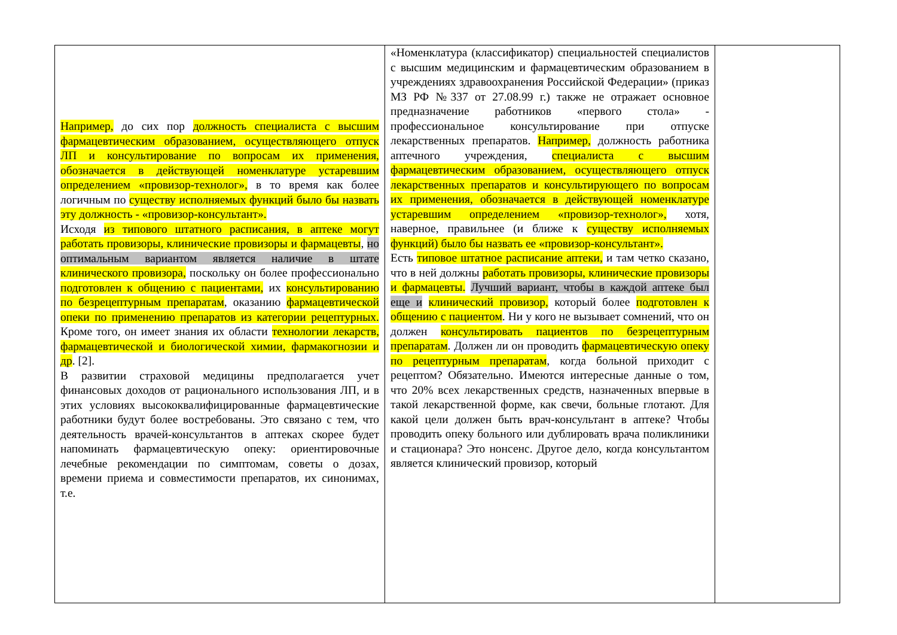| Например, до сих пор должность специалиста с высшим фармацевтическим образованием, осуществляющего отпуск ЛП и консультирование по вопросам их применения, обозначается в действующей номенклатуре устаревшим определением «провизор-технолог», в то время как более логичным по существу исполняемых функций было бы назвать эту должность - «провизор-консультант». Исходя из типового штатного расписания, в аптеке могут работать провизоры, клинические провизоры и фармацевты , но оптимальным вариантом является наличие в штате клинического провизора, поскольку он более профессионально подготовлен к общению с пациентами, их консультированию по безрецептурным препаратам , оказанию фармацевтической опеки по применению препаратов из категории рецептурных. Кроме того, он имеет знания их области технологии лекарств, фармацевтической и биологической химии, фармакогнозии и др . [2]. В развитии страховой медицины предполагается учет финансовых доходов от рационального использования ЛП, и в этих условиях высококвалифицированные фармацевтические работники будут более востребованы. Это связано с тем, что деятельность врачей-консультантов в аптеках скорее будет напоминать фармацевтическую опеку: ориентировочные лечебные рекомендации по симптомам, советы о дозах, времени приема и совместимости препаратов, их синонимах, т.е. | «Номенклатура (классификатор) специальностей специалистов с высшим медицинским и фармацевтическим образованием в учреждениях здравоохранения Российской Федерации» (приказ МЗ РФ №337 от 27.08.99 г.) также не отражает основное предназначение работников «первого стола» - профессиональное консультирование при отпуске лекарственных препаратов. Например, должность работника аптечного учреждения, специалиста с высшим фармацевтическим образованием, осуществляющего отпуск лекарственных препаратов и консультирующего по вопросам их применения, обозначается в действующей номенклатуре устаревшим определением «провизор-технолог», хотя, наверное, правильнее (и ближе к существу исполняемых функций) было бы назвать ее «провизор-консультант». Есть типовое штатное расписание аптеки, и там четко сказано, что в ней должны работать провизоры, клинические провизоры и фармацевты. Лучший вариант, чтобы в каждой аптеке был еще и клинический провизор, который более подготовлен к общению с пациентом . Ни у кого не вызывает сомнений, что он должен консультировать пациентов по безрецептурным препаратам . Должен ли он проводить фармацевтическую опеку по рецептурным препаратам , когда больной приходит с рецептом? Обязательно. Имеются интересные данные о том, что 20% всех лекарственных средств, назначенных впервые в такой лекарственной форме, как свечи, больные глотают. Для какой цели должен быть врач-консультант в аптеке? Чтобы проводить опеку больного или дублировать врача поликлиники и стационара? Это нонсенс. Другое дело, когда консультантом является клинический провизор, который | |